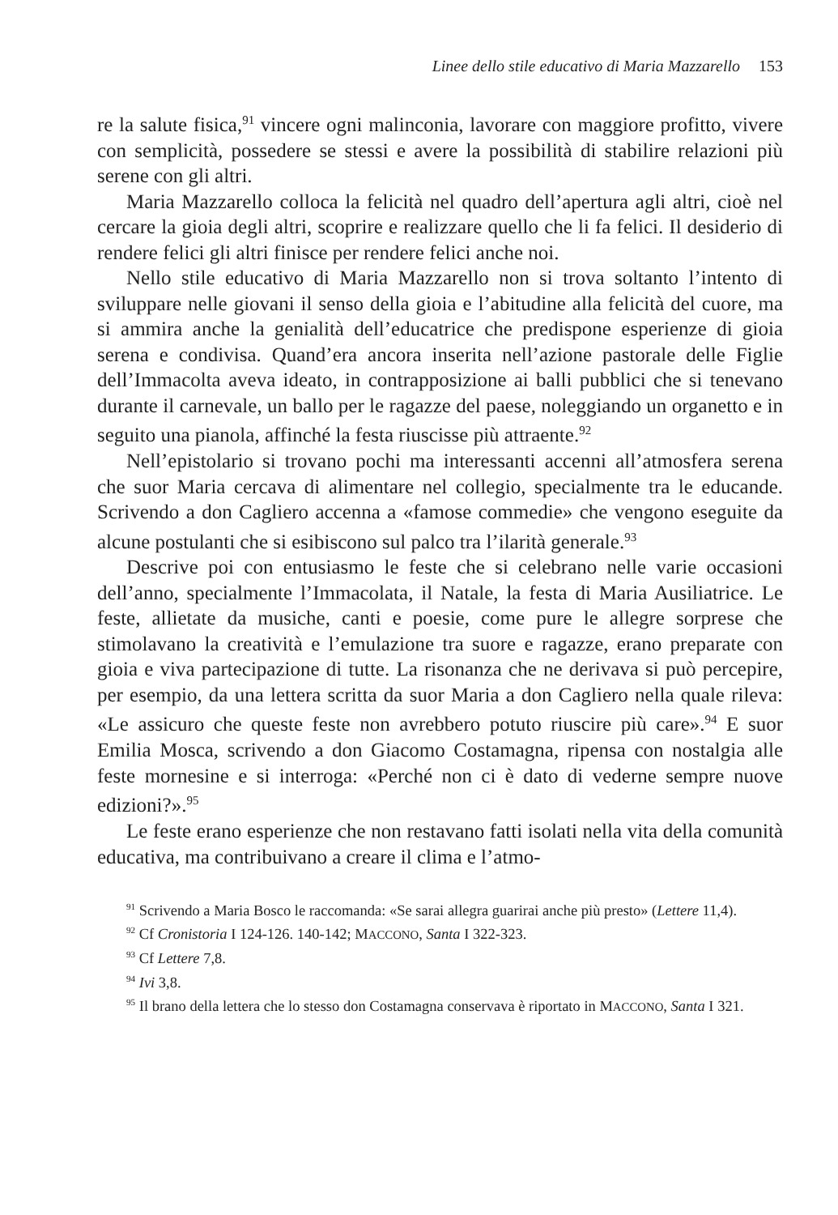Linee dello stile educativo di Maria Mazzarello 153
re la salute fisica,<sup>91</sup> vincere ogni malinconia, lavorare con maggiore profitto, vivere con semplicità, possedere se stessi e avere la possibilità di stabilire relazioni più serene con gli altri.
Maria Mazzarello colloca la felicità nel quadro dell’apertura agli altri, cioè nel cercare la gioia degli altri, scoprire e realizzare quello che li fa felici. Il desiderio di rendere felici gli altri finisce per rendere felici anche noi.
Nello stile educativo di Maria Mazzarello non si trova soltanto l’intento di sviluppare nelle giovani il senso della gioia e l’abitudine alla felicità del cuore, ma si ammira anche la genialità dell’educatrice che predispone esperienze di gioia serena e condivisa. Quand’era ancora inserita nell’azione pastorale delle Figlie dell’Immacolta aveva ideato, in contrapposizione ai balli pubblici che si tenevano durante il carnevale, un ballo per le ragazze del paese, noleggiando un organetto e in seguito una pianola, affinché la festa riuscisse più attraente.<sup>92</sup>
Nell’epistolario si trovano pochi ma interessanti accenni all’atmosfera serena che suor Maria cercava di alimentare nel collegio, specialmente tra le educande. Scrivendo a don Cagliero accenna a «famose commedie» che vengono eseguite da alcune postulanti che si esibiscono sul palco tra l’ilarità generale.<sup>93</sup>
Descrive poi con entusiasmo le feste che si celebrano nelle varie occasioni dell’anno, specialmente l’Immacolata, il Natale, la festa di Maria Ausiliatrice. Le feste, allietate da musiche, canti e poesie, come pure le allegre sorprese che stimolavano la creatività e l’emulazione tra suore e ragazze, erano preparate con gioia e viva partecipazione di tutte. La risonanza che ne derivava si può percepire, per esempio, da una lettera scritta da suor Maria a don Cagliero nella quale rileva: «Le assicuro che queste feste non avrebbero potuto riuscire più care».<sup>94</sup> E suor Emilia Mosca, scrivendo a don Giacomo Costamagna, ripensa con nostalgia alle feste mornesine e si interroga: «Perché non ci è dato di vederne sempre nuove edizioni?».<sup>95</sup>
Le feste erano esperienze che non restavano fatti isolati nella vita della comunità educativa, ma contribuivano a creare il clima e l’atmo-
<sup>91</sup> Scrivendo a Maria Bosco le raccomanda: «Se sarai allegra guarirai anche più presto» (Lettere 11,4).
<sup>92</sup> Cf Cronistoria I 124-126. 140-142; MACCONO, Santa I 322-323.
<sup>93</sup> Cf Lettere 7,8.
<sup>94</sup> Ivi 3,8.
<sup>95</sup> Il brano della lettera che lo stesso don Costamagna conservava è riportato in MACCONO, Santa I 321.